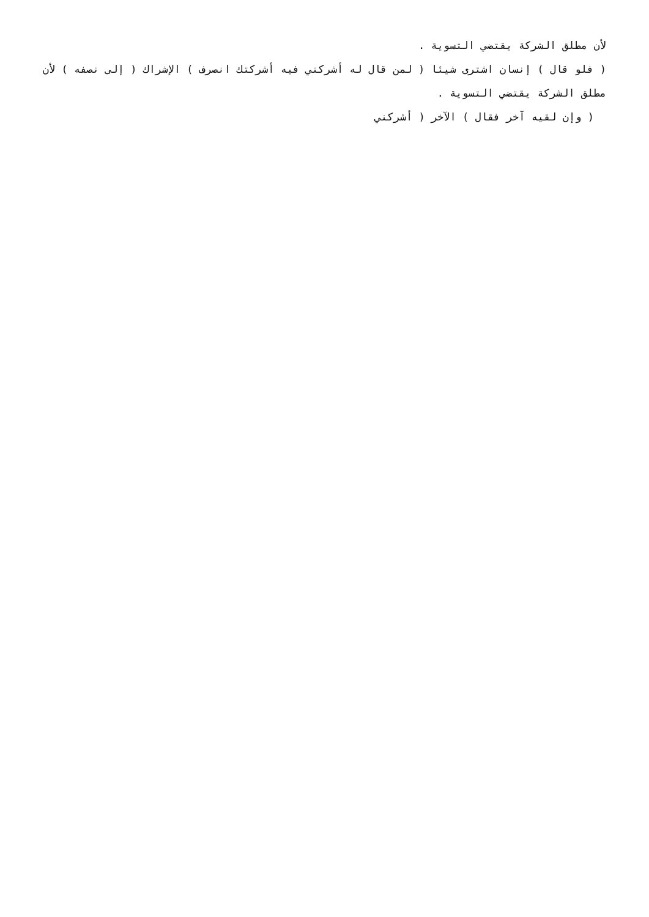لأن مطلق الشركة يقتضي التسوية .
( فلو قال ) إنسان اشترى شيئا ( لمن قال له أشركني فيه أشركتك انصرف ) الإشراك ( إلى نصفه ) لأن مطلق الشركة يقتضي التسوية .
( وإن لقيه آخر فقال ) الآخر ( أشركني